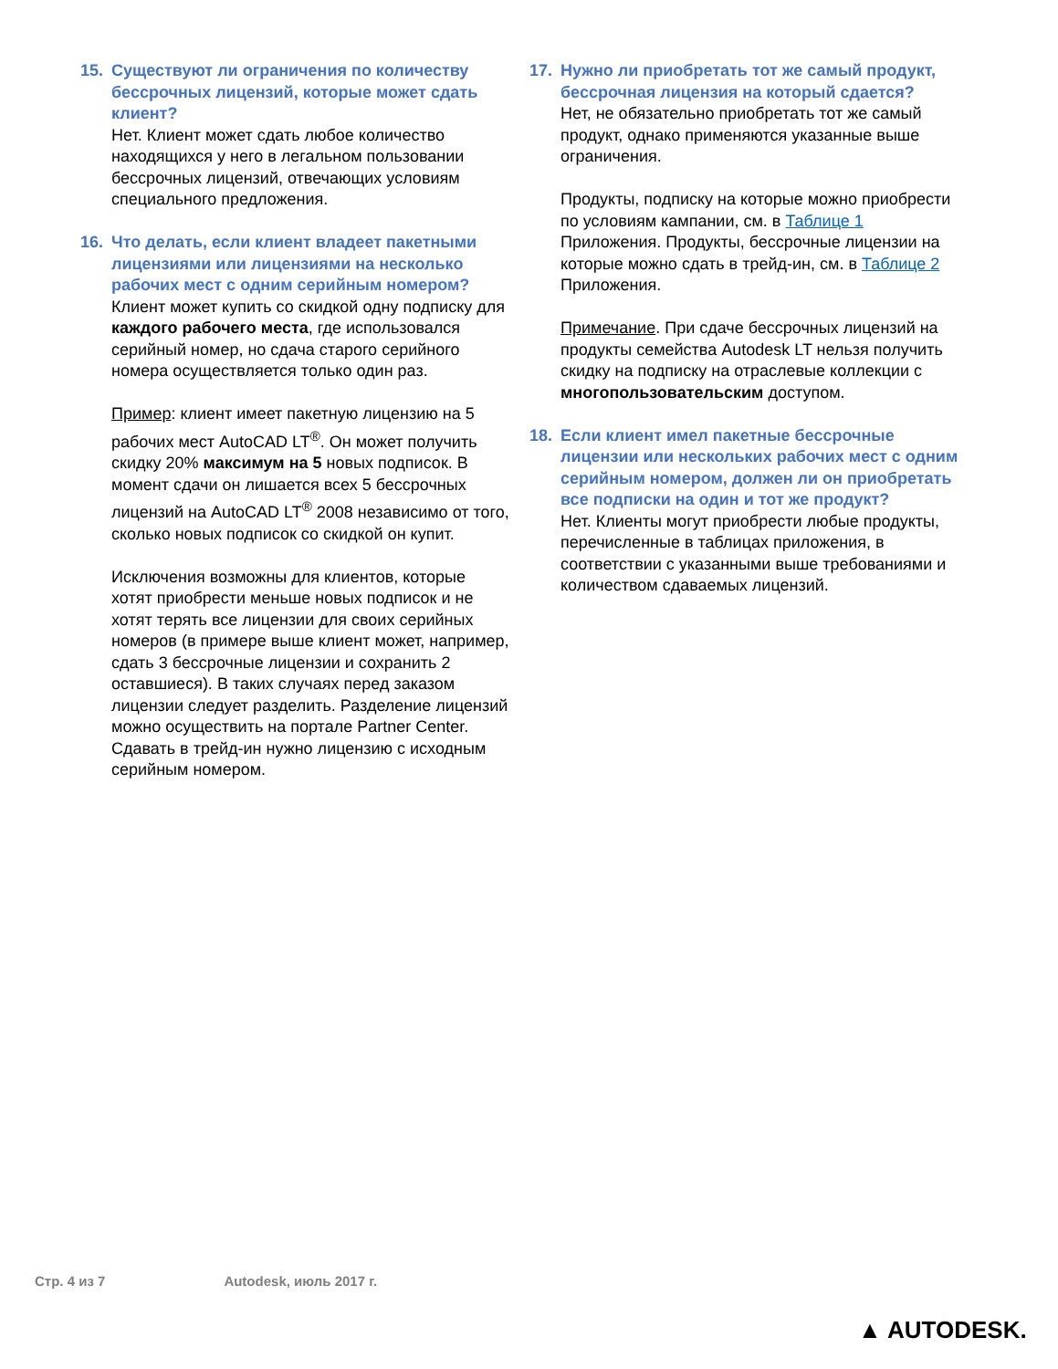15. Существуют ли ограничения по количеству бессрочных лицензий, которые может сдать клиент?
Нет. Клиент может сдать любое количество находящихся у него в легальном пользовании бессрочных лицензий, отвечающих условиям специального предложения.
16. Что делать, если клиент владеет пакетными лицензиями или лицензиями на несколько рабочих мест с одним серийным номером?
Клиент может купить со скидкой одну подписку для каждого рабочего места, где использовался серийный номер, но сдача старого серийного номера осуществляется только один раз.
Пример: клиент имеет пакетную лицензию на 5 рабочих мест AutoCAD LT<sup>®</sup>. Он может получить скидку 20% максимум на 5 новых подписок. В момент сдачи он лишается всех 5 бессрочных лицензий на AutoCAD LT<sup>®</sup> 2008 независимо от того, сколько новых подписок со скидкой он купит.
Исключения возможны для клиентов, которые хотят приобрести меньше новых подписок и не хотят терять все лицензии для своих серийных номеров (в примере выше клиент может, например, сдать 3 бессрочные лицензии и сохранить 2 оставшиеся). В таких случаях перед заказом лицензии следует разделить. Разделение лицензий можно осуществить на портале Partner Center. Сдавать в трейд-ин нужно лицензию с исходным серийным номером.
17. Нужно ли приобретать тот же самый продукт, бессрочная лицензия на который сдается?
Нет, не обязательно приобретать тот же самый продукт, однако применяются указанные выше ограничения.
Продукты, подписку на которые можно приобрести по условиям кампании, см. в Таблице 1 Приложения. Продукты, бессрочные лицензии на которые можно сдать в трейд-ин, см. в Таблице 2 Приложения.
Примечание. При сдаче бессрочных лицензий на продукты семейства Autodesk LT нельзя получить скидку на подписку на отраслевые коллекции с многопользовательским доступом.
18. Если клиент имел пакетные бессрочные лицензии или нескольких рабочих мест с одним серийным номером, должен ли он приобретать все подписки на один и тот же продукт?
Нет. Клиенты могут приобрести любые продукты, перечисленные в таблицах приложения, в соответствии с указанными выше требованиями и количеством сдаваемых лицензий.
Стр. 4 из 7 Autodesk, июль 2017 г.
▲ AUTODESK.